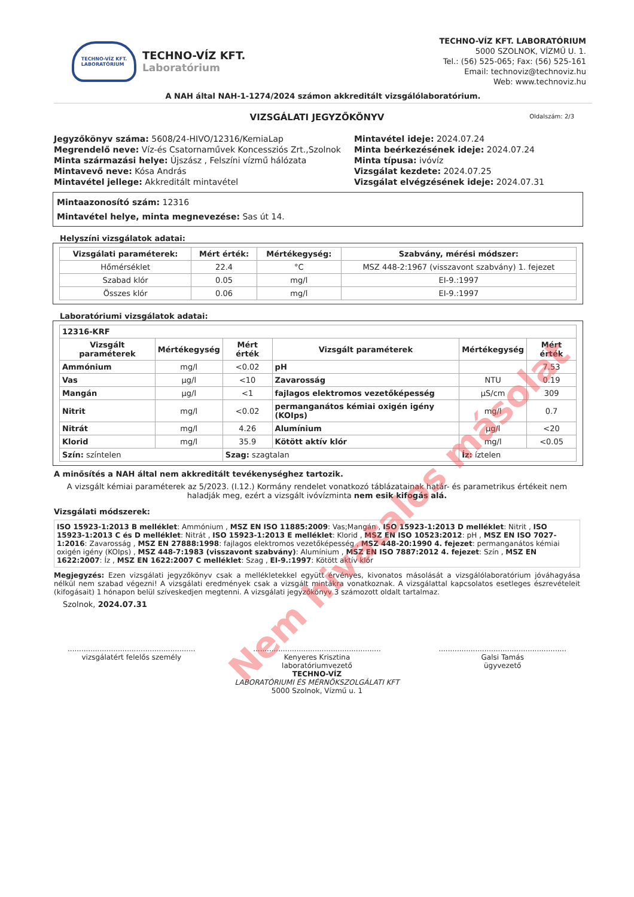TECHNO-VÍZ KFT.
LABORATÓRIUM
TECHNO-VÍZ KFT.
Laboratórium
TECHNO-VÍZ KFT. LABORATÓRIUM
5000 SZOLNOK, VÍZMŰ U. 1.
Tel.: (56) 525-065; Fax: (56) 525-161
Email: technoviz@technoviz.hu
Web: www.technoviz.hu
A NAH által NAH-1-1274/2024 számon akkreditált vizsgálólaboratórium.
VIZSGÁLATI JEGYZŐKÖNYV Oldalszám: 2/3
Jegyzőkönyv száma: 5608/24-HIVO/12316/KemiaLap
Megrendelő neve: Víz-és Csatornaművek Koncessziós Zrt.,Szolnok
Minta származási helye: Újszász , Felszíni vízmű hálózata
Mintavevő neve: Kósa András
Mintavétel jellege: Akkreditált mintavétel
Mintavétel ideje: 2024.07.24
Minta beérkezésének ideje: 2024.07.24
Minta típusa: ivóvíz
Vizsgálat kezdete: 2024.07.25
Vizsgálat elvégzésének ideje: 2024.07.31
Mintaazonosító szám: 12316
Mintavétel helye, minta megnevezése: Sas út 14.
Helyszíni vizsgálatok adatai:
| Vizsgálati paraméterek: | Mért érték: | Mértékegység: | Szabvány, mérési módszer: |
| --- | --- | --- | --- |
| Hőmérséklet | 22.4 | °C | MSZ 448-2:1967 (visszavont szabvány) 1. fejezet |
| Szabad klór | 0.05 | mg/l | EI-9.:1997 |
| Összes klór | 0.06 | mg/l | EI-9.:1997 |
Laboratóriumi vizsgálatok adatai:
| 12316-KRF | | | | | |
| --- | --- | --- | --- | --- | --- |
| Vizsgált paraméterek | Mértékegység | Mért érték | Vizsgált paraméterek | Mértékegység | Mért érték |
| Ammónium | mg/l | <0.02 | pH | | 7.53 |
| Vas | µg/l | <10 | Zavarosság | NTU | 0.19 |
| Mangán | µg/l | <1 | fajlagos elektromos vezetőképesség | µS/cm | 309 |
| Nitrit | mg/l | <0.02 | permanganátos kémiai oxigén igény (KOIps) | mg/l | 0.7 |
| Nitrát | mg/l | 4.26 | Alumínium | µg/l | <20 |
| Klorid | mg/l | 35.9 | Kötött aktív klór | mg/l | <0.05 |
| Szín: színtelen | | Szag: szagtalan | | Íz: íztelen | |
A minősítés a NAH által nem akkreditált tevékenységhez tartozik.
A vizsgált kémiai paraméterek az 5/2023. (I.12.) Kormány rendelet vonatkozó táblázatainak határ- és parametrikus értékeit nem haladják meg, ezért a vizsgált ivóvízminta nem esik kifogás alá.
Vizsgálati módszerek:
ISO 15923-1:2013 B melléklet: Ammónium , MSZ EN ISO 11885:2009: Vas;Mangán , ISO 15923-1:2013 D melléklet: Nitrit , ISO 15923-1:2013 C és D melléklet: Nitrát , ISO 15923-1:2013 E melléklet: Klorid , MSZ EN ISO 10523:2012: pH , MSZ EN ISO 7027-1:2016: Zavarosság , MSZ EN 27888:1998: fajlagos elektromos vezetőképesség , MSZ 448-20:1990 4. fejezet: permanganátos kémiai oxigén igény (KOIps) , MSZ 448-7:1983 (visszavont szabvány): Alumínium , MSZ EN ISO 7887:2012 4. fejezet: Szín , MSZ EN 1622:2007: Íz , MSZ EN 1622:2007 C melléklet: Szag , EI-9.:1997: Kötött aktív klór
Megjegyzés: Ezen vizsgálati jegyzőkönyv csak a mellékletekkel együtt érvényes, kivonatos másolását a vizsgálólaboratórium jóváhagyása nélkül nem szabad végezni! A vizsgálati eredmények csak a vizsgált mintákra vonatkoznak. A vizsgálattal kapcsolatos esetleges észrevételeit (kifogásait) 1 hónapon belül szíveskedjen megtenni. A vizsgálati jegyzőkönyv 3 számozott oldalt tartalmaz.
Szolnok, 2024.07.31
........................................................
vizsgálatért felelős személy
........................................................
Kenyeres Krisztina
laboratóriumvezető
TECHNO-VÍZ
LABORATÓRIUMI ÉS MÉRNÖKSZOLGÁLATI KFT
5000 Szolnok, Vízmű u. 1
........................................................
Galsi Tamás
ügyvezető
Nem hivatalos másolat